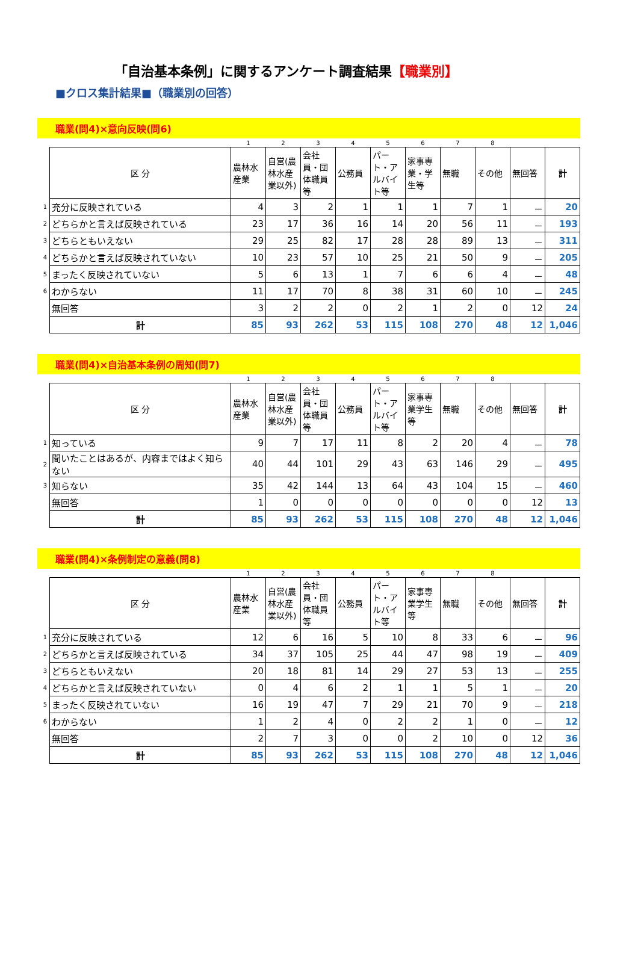「自治基本条例」に関するアンケート調査結果【職業別】
■クロス集計結果■（職業別の回答）
職業(問4)×意向反映(問6)
| | | 1 | 2 | 3 | 4 | 5 | 6 | 7 | 8 | | |
| | 区 分 | 農林水産業 | 自営(農林水産業以外) | 会社員・団体職員等 | 公務員 | パート・アルバイト等 | 家事専業・学生等 | 無職 | その他 | 無回答 | 計 |
| 1 | 充分に反映されている | 4 | 3 | 2 | 1 | 1 | 1 | 7 | 1 | － | 20 |
| 2 | どちらかと言えば反映されている | 23 | 17 | 36 | 16 | 14 | 20 | 56 | 11 | － | 193 |
| 3 | どちらともいえない | 29 | 25 | 82 | 17 | 28 | 28 | 89 | 13 | － | 311 |
| 4 | どちらかと言えば反映されていない | 10 | 23 | 57 | 10 | 25 | 21 | 50 | 9 | － | 205 |
| 5 | まったく反映されていない | 5 | 6 | 13 | 1 | 7 | 6 | 6 | 4 | － | 48 |
| 6 | わからない | 11 | 17 | 70 | 8 | 38 | 31 | 60 | 10 | － | 245 |
| | 無回答 | 3 | 2 | 2 | 0 | 2 | 1 | 2 | 0 | 12 | 24 |
| | 計 | 85 | 93 | 262 | 53 | 115 | 108 | 270 | 48 | 12 | 1,046 |
職業(問4)×自治基本条例の周知(問7)
| | | 1 | 2 | 3 | 4 | 5 | 6 | 7 | 8 | | |
| | 区 分 | 農林水産業 | 自営(農林水産業以外) | 会社員・団体職員等 | 公務員 | パート・アルバイト等 | 家事専業学生等 | 無職 | その他 | 無回答 | 計 |
| 1 | 知っている | 9 | 7 | 17 | 11 | 8 | 2 | 20 | 4 | － | 78 |
| 2 | 聞いたことはあるが、内容まではよく知らない | 40 | 44 | 101 | 29 | 43 | 63 | 146 | 29 | － | 495 |
| 3 | 知らない | 35 | 42 | 144 | 13 | 64 | 43 | 104 | 15 | － | 460 |
| | 無回答 | 1 | 0 | 0 | 0 | 0 | 0 | 0 | 0 | 12 | 13 |
| | 計 | 85 | 93 | 262 | 53 | 115 | 108 | 270 | 48 | 12 | 1,046 |
職業(問4)×条例制定の意義(問8)
| | | 1 | 2 | 3 | 4 | 5 | 6 | 7 | 8 | | |
| | 区 分 | 農林水産業 | 自営(農林水産業以外) | 会社員・団体職員等 | 公務員 | パート・アルバイト等 | 家事専業学生等 | 無職 | その他 | 無回答 | 計 |
| 1 | 充分に反映されている | 12 | 6 | 16 | 5 | 10 | 8 | 33 | 6 | － | 96 |
| 2 | どちらかと言えば反映されている | 34 | 37 | 105 | 25 | 44 | 47 | 98 | 19 | － | 409 |
| 3 | どちらともいえない | 20 | 18 | 81 | 14 | 29 | 27 | 53 | 13 | － | 255 |
| 4 | どちらかと言えば反映されていない | 0 | 4 | 6 | 2 | 1 | 1 | 5 | 1 | － | 20 |
| 5 | まったく反映されていない | 16 | 19 | 47 | 7 | 29 | 21 | 70 | 9 | － | 218 |
| 6 | わからない | 1 | 2 | 4 | 0 | 2 | 2 | 1 | 0 | － | 12 |
| | 無回答 | 2 | 7 | 3 | 0 | 0 | 2 | 10 | 0 | 12 | 36 |
| | 計 | 85 | 93 | 262 | 53 | 115 | 108 | 270 | 48 | 12 | 1,046 |